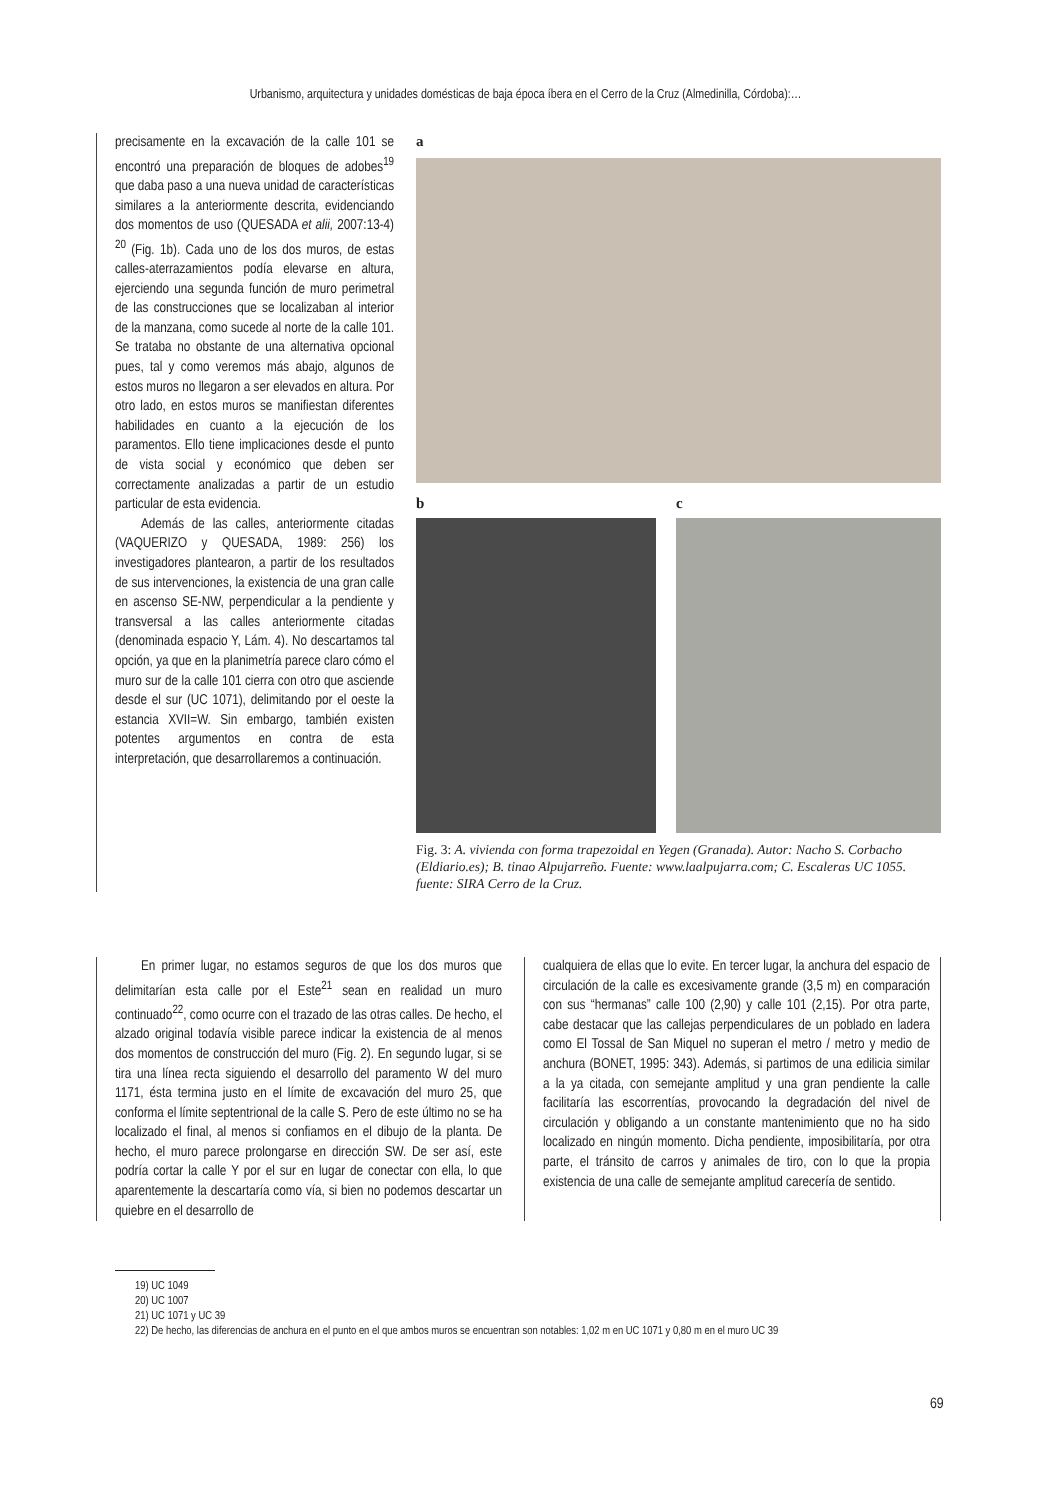Urbanismo, arquitectura y unidades domésticas de baja época íbera en el Cerro de la Cruz (Almedinilla, Córdoba):…
precisamente en la excavación de la calle 101 se encontró una preparación de bloques de adobes<sup>19</sup> que daba paso a una nueva unidad de características similares a la anteriormente descrita, evidenciando dos momentos de uso (QUESADA et alii, 2007:13-4) <sup>20</sup> (Fig. 1b). Cada uno de los dos muros, de estas calles-aterrazamientos podía elevarse en altura, ejerciendo una segunda función de muro perimetral de las construcciones que se localizaban al interior de la manzana, como sucede al norte de la calle 101. Se trataba no obstante de una alternativa opcional pues, tal y como veremos más abajo, algunos de estos muros no llegaron a ser elevados en altura. Por otro lado, en estos muros se manifiestan diferentes habilidades en cuanto a la ejecución de los paramentos. Ello tiene implicaciones desde el punto de vista social y económico que deben ser correctamente analizadas a partir de un estudio particular de esta evidencia.
Además de las calles, anteriormente citadas (VAQUERIZO y QUESADA, 1989: 256) los investigadores plantearon, a partir de los resultados de sus intervenciones, la existencia de una gran calle en ascenso SE-NW, perpendicular a la pendiente y transversal a las calles anteriormente citadas (denominada espacio Y, Lám. 4). No descartamos tal opción, ya que en la planimetría parece claro cómo el muro sur de la calle 101 cierra con otro que asciende desde el sur (UC 1071), delimitando por el oeste la estancia XVII=W. Sin embargo, también existen potentes argumentos en contra de esta interpretación, que desarrollaremos a continuación.
a
b c
Fig. 3: A. vivienda con forma trapezoidal en Yegen (Granada). Autor: Nacho S. Corbacho (Eldiario.es); B. tinao Alpujarreño. Fuente: www.laalpujarra.com; C. Escaleras UC 1055. fuente: SIRA Cerro de la Cruz.
En primer lugar, no estamos seguros de que los dos muros que delimitarían esta calle por el Este<sup>21</sup> sean en realidad un muro continuado<sup>22</sup>, como ocurre con el trazado de las otras calles. De hecho, el alzado original todavía visible parece indicar la existencia de al menos dos momentos de construcción del muro (Fig. 2). En segundo lugar, si se tira una línea recta siguiendo el desarrollo del paramento W del muro 1171, ésta termina justo en el límite de excavación del muro 25, que conforma el límite septentrional de la calle S. Pero de este último no se ha localizado el final, al menos si confiamos en el dibujo de la planta. De hecho, el muro parece prolongarse en dirección SW. De ser así, este podría cortar la calle Y por el sur en lugar de conectar con ella, lo que aparentemente la descartaría como vía, si bien no podemos descartar un quiebre en el desarrollo de
cualquiera de ellas que lo evite. En tercer lugar, la anchura del espacio de circulación de la calle es excesivamente grande (3,5 m) en comparación con sus “hermanas” calle 100 (2,90) y calle 101 (2,15). Por otra parte, cabe destacar que las callejas perpendiculares de un poblado en ladera como El Tossal de San Miquel no superan el metro / metro y medio de anchura (BONET, 1995: 343). Además, si partimos de una edilicia similar a la ya citada, con semejante amplitud y una gran pendiente la calle facilitaría las escorrentías, provocando la degradación del nivel de circulación y obligando a un constante mantenimiento que no ha sido localizado en ningún momento. Dicha pendiente, imposibilitaría, por otra parte, el tránsito de carros y animales de tiro, con lo que la propia existencia de una calle de semejante amplitud carecería de sentido.
19) UC 1049
20) UC 1007
21) UC 1071 y UC 39
22) De hecho, las diferencias de anchura en el punto en el que ambos muros se encuentran son notables: 1,02 m en UC 1071 y 0,80 m en el muro UC 39
69